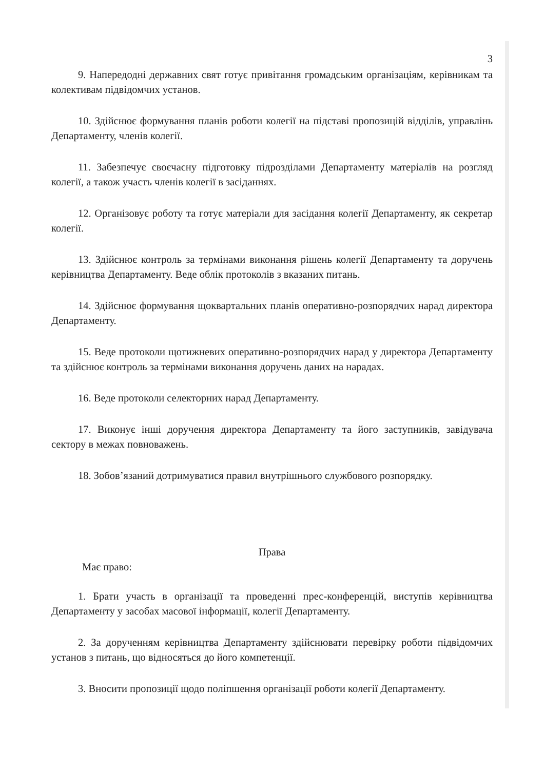3
9. Напередодні державних свят готує привітання громадським організаціям, керівникам та колективам підвідомчих установ.
10. Здійснює формування планів роботи колегії на підставі пропозицій відділів, управлінь Департаменту, членів колегії.
11. Забезпечує своєчасну підготовку підрозділами Департаменту матеріалів на розгляд колегії, а також участь членів колегії в засіданнях.
12. Організовує роботу та готує матеріали для засідання колегії Департаменту, як секретар колегії.
13. Здійснює контроль за термінами виконання рішень колегії Департаменту та доручень керівництва Департаменту. Веде облік протоколів з вказаних питань.
14. Здійснює формування щоквартальних планів оперативно-розпорядчих нарад директора Департаменту.
15. Веде протоколи щотижневих оперативно-розпорядчих нарад у директора Департаменту та здійснює контроль за термінами виконання доручень даних на нарадах.
16. Веде протоколи селекторних нарад Департаменту.
17. Виконує інші доручення директора Департаменту та його заступників, завідувача сектору в межах повноважень.
18. Зобов’язаний дотримуватися правил внутрішнього службового розпорядку.
Права
Має право:
1. Брати участь в організації та проведенні прес-конференцій, виступів керівництва Департаменту у засобах масової інформації, колегії Департаменту.
2. За дорученням керівництва Департаменту здійснювати перевірку роботи підвідомчих установ з питань, що відносяться до його компетенції.
3. Вносити пропозиції щодо поліпшення організації роботи колегії Департаменту.